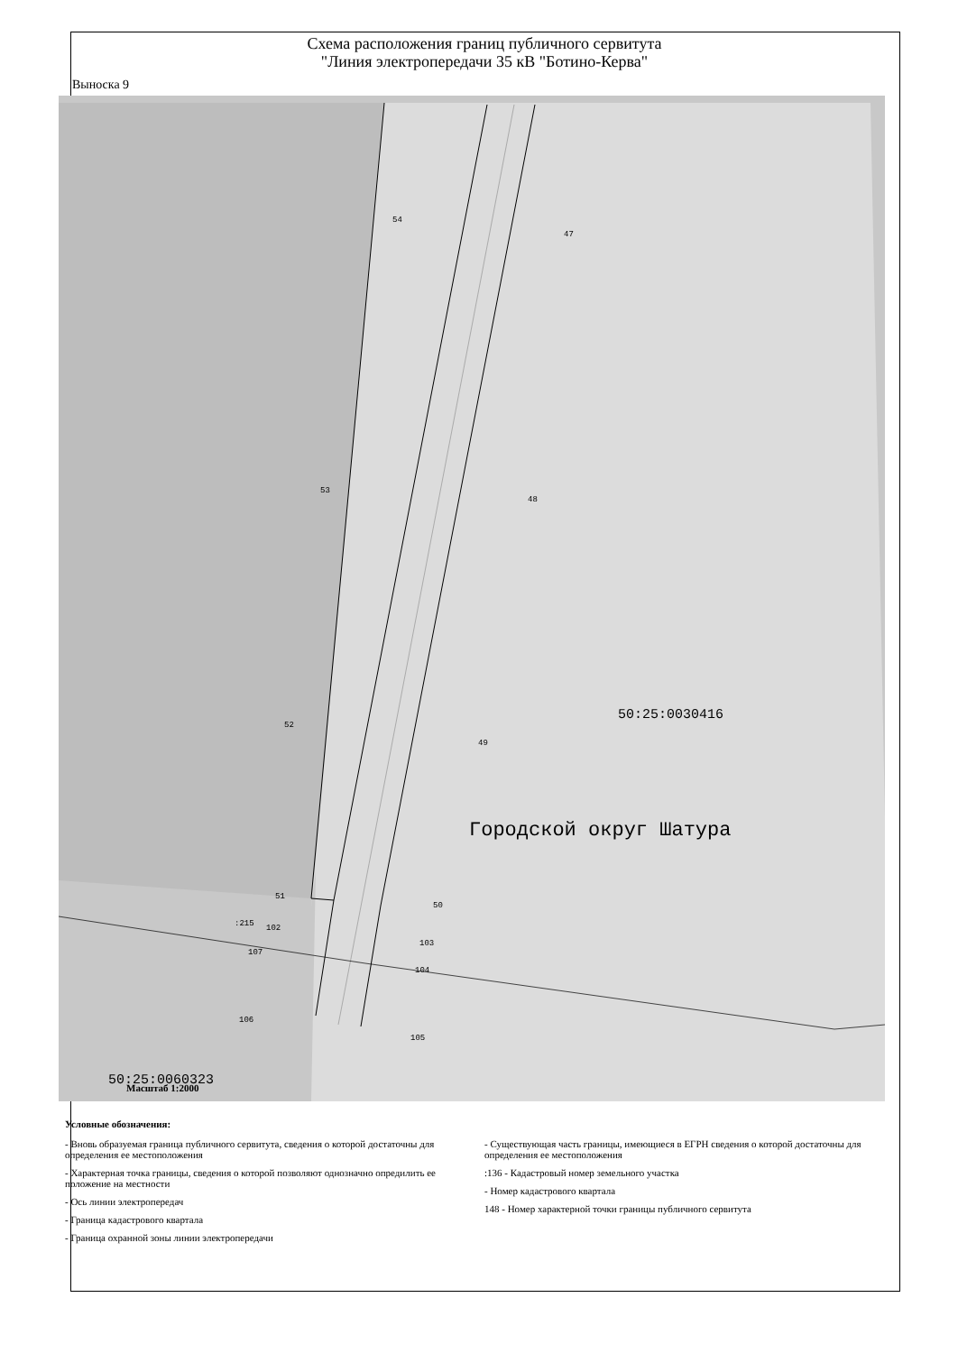Схема расположения границ публичного сервитута
"Линия электропередачи 35 кВ "Ботино-Керва"
Выноска 9
50:25:0030416
Городской округ Шатура
50:25:0060323
54
47
53
48
52
49
51
50
:215
102
103
107
104
106
105
Масштаб 1:2000
Условные обозначения:
- Вновь образуемая граница публичного сервитута, сведения о которой достаточны для определения ее местоположения
- Характерная точка границы, сведения о которой позволяют однозначно опредилить ее положение на местности
- Ось линии электропередач
- Граница кадастрового квартала
- Граница охранной зоны линии электропередачи
- Существующая часть границы, имеющиеся в ЕГРН сведения о которой достаточны для определения ее местоположения
:136 - Кадастровый номер земельного участка
- Номер кадастрового квартала
148 - Номер характерной точки границы публичного сервитута